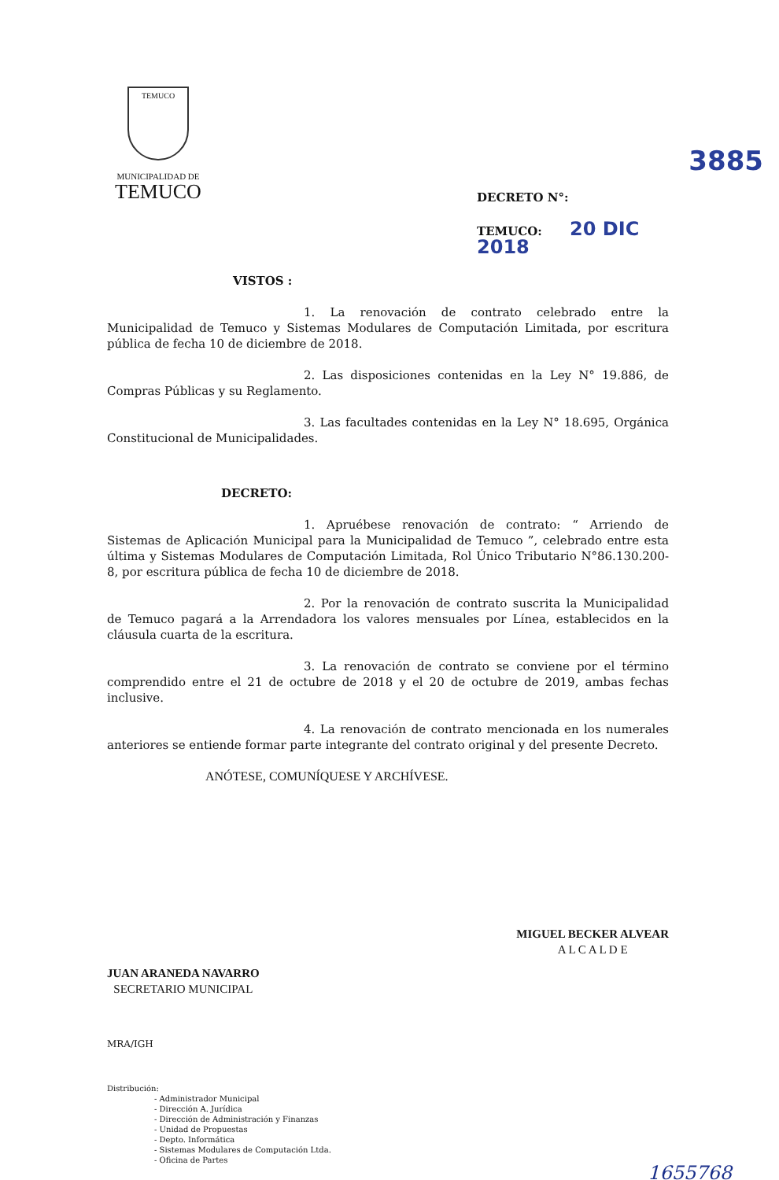TEMUCO
MUNICIPALIDAD DE
TEMUCO
3885
DECRETO N°:
TEMUCO: 20 DIC 2018
VISTOS :
1. La renovación de contrato celebrado entre la Municipalidad de Temuco y Sistemas Modulares de Computación Limitada, por escritura pública de fecha 10 de diciembre de 2018.
2. Las disposiciones contenidas en la Ley N° 19.886, de Compras Públicas y su Reglamento.
3. Las facultades contenidas en la Ley N° 18.695, Orgánica Constitucional de Municipalidades.
DECRETO:
1. Apruébese renovación de contrato: “ Arriendo de Sistemas de Aplicación Municipal para la Municipalidad de Temuco ”, celebrado entre esta última y Sistemas Modulares de Computación Limitada, Rol Único Tributario N°86.130.200-8, por escritura pública de fecha 10 de diciembre de 2018.
2. Por la renovación de contrato suscrita la Municipalidad de Temuco pagará a la Arrendadora los valores mensuales por Línea, establecidos en la cláusula cuarta de la escritura.
3. La renovación de contrato se conviene por el término comprendido entre el 21 de octubre de 2018 y el 20 de octubre de 2019, ambas fechas inclusive.
4. La renovación de contrato mencionada en los numerales anteriores se entiende formar parte integrante del contrato original y del presente Decreto.
ANÓTESE, COMUNÍQUESE Y ARCHÍVESE.
JUAN ARANEDA NAVARRO
SECRETARIO MUNICIPAL
MIGUEL BECKER ALVEAR
A L C A L D E
MRA/IGH
Distribución:
- Administrador Municipal
- Dirección A. Jurídica
- Dirección de Administración y Finanzas
- Unidad de Propuestas
- Depto. Informática
- Sistemas Modulares de Computación Ltda.
- Oficina de Partes
1655768